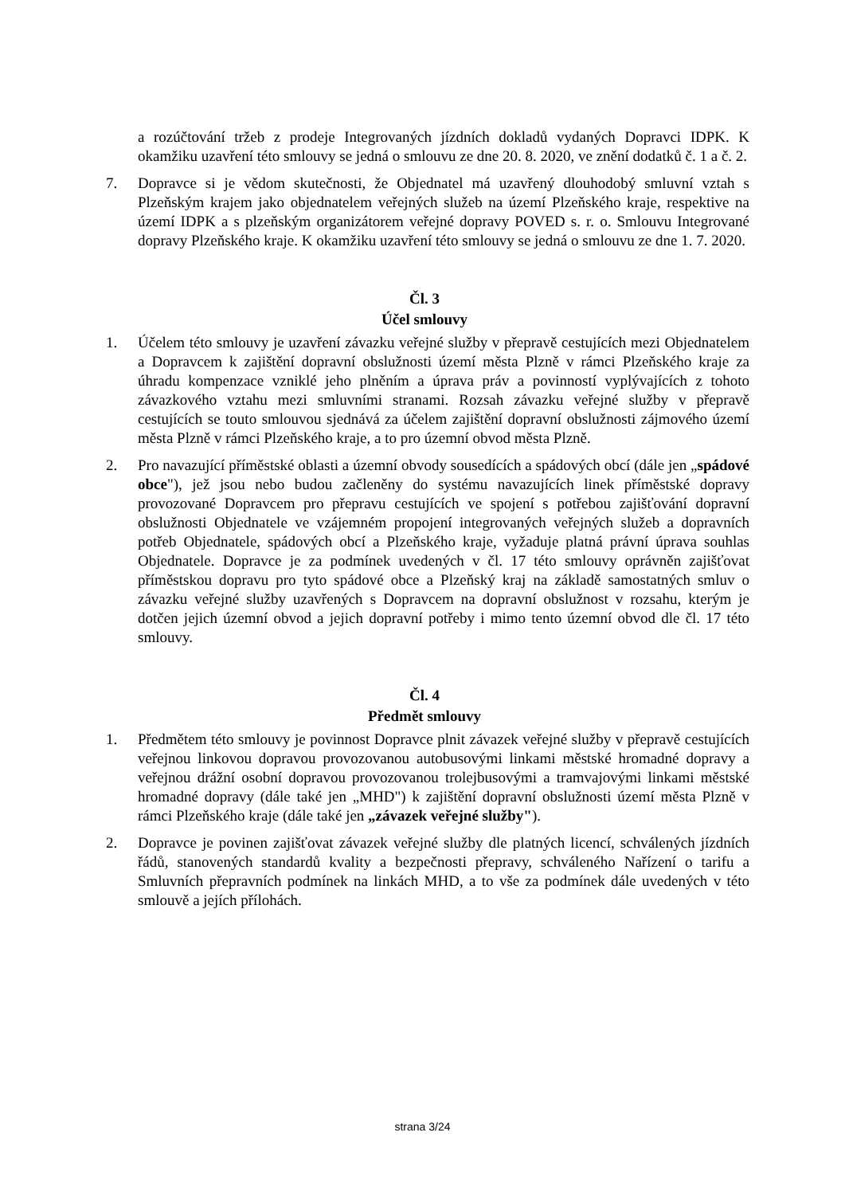a rozúčtování tržeb z prodeje Integrovaných jízdních dokladů vydaných Dopravci IDPK. K okamžiku uzavření této smlouvy se jedná o smlouvu ze dne 20. 8. 2020, ve znění dodatků č. 1 a č. 2.
7. Dopravce si je vědom skutečnosti, že Objednatel má uzavřený dlouhodobý smluvní vztah s Plzeňským krajem jako objednatelem veřejných služeb na území Plzeňského kraje, respektive na území IDPK a s plzeňským organizátorem veřejné dopravy POVED s. r. o. Smlouvu Integrované dopravy Plzeňského kraje. K okamžiku uzavření této smlouvy se jedná o smlouvu ze dne 1. 7. 2020.
Čl. 3
Účel smlouvy
1. Účelem této smlouvy je uzavření závazku veřejné služby v přepravě cestujících mezi Objednatelem a Dopravcem k zajištění dopravní obslužnosti území města Plzně v rámci Plzeňského kraje za úhradu kompenzace vzniklé jeho plněním a úprava práv a povinností vyplývajících z tohoto závazkového vztahu mezi smluvními stranami. Rozsah závazku veřejné služby v přepravě cestujících se touto smlouvou sjednává za účelem zajištění dopravní obslužnosti zájmového území města Plzně v rámci Plzeňského kraje, a to pro územní obvod města Plzně.
2. Pro navazující příměstské oblasti a územní obvody sousedících a spádových obcí (dále jen „spádové obce"), jež jsou nebo budou začleněny do systému navazujících linek příměstské dopravy provozované Dopravcem pro přepravu cestujících ve spojení s potřebou zajišťování dopravní obslužnosti Objednatele ve vzájemném propojení integrovaných veřejných služeb a dopravních potřeb Objednatele, spádových obcí a Plzeňského kraje, vyžaduje platná právní úprava souhlas Objednatele. Dopravce je za podmínek uvedených v čl. 17 této smlouvy oprávněn zajišťovat příměstskou dopravu pro tyto spádové obce a Plzeňský kraj na základě samostatných smluv o závazku veřejné služby uzavřených s Dopravcem na dopravní obslužnost v rozsahu, kterým je dotčen jejich územní obvod a jejich dopravní potřeby i mimo tento územní obvod dle čl. 17 této smlouvy.
Čl. 4
Předmět smlouvy
1. Předmětem této smlouvy je povinnost Dopravce plnit závazek veřejné služby v přepravě cestujících veřejnou linkovou dopravou provozovanou autobusovými linkami městské hromadné dopravy a veřejnou drážní osobní dopravou provozovanou trolejbusovými a tramvajovými linkami městské hromadné dopravy (dále také jen „MHD") k zajištění dopravní obslužnosti území města Plzně v rámci Plzeňského kraje (dále také jen „závazek veřejné služby").
2. Dopravce je povinen zajišťovat závazek veřejné služby dle platných licencí, schválených jízdních řádů, stanovených standardů kvality a bezpečnosti přepravy, schváleného Nařízení o tarifu a Smluvních přepravních podmínek na linkách MHD, a to vše za podmínek dále uvedených v této smlouvě a jejích přílohách.
strana 3/24